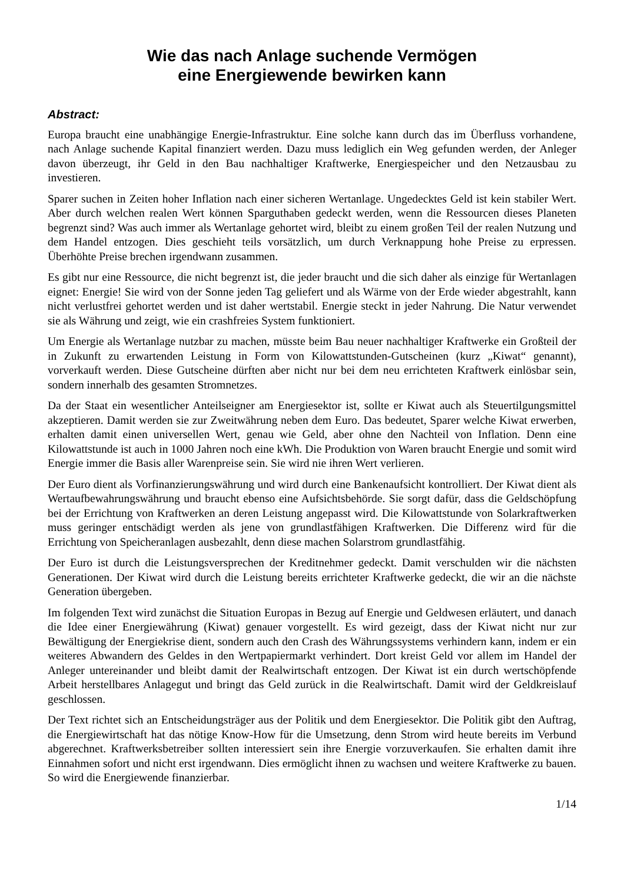Wie das nach Anlage suchende Vermögen
eine Energiewende bewirken kann
Abstract:
Europa braucht eine unabhängige Energie-Infrastruktur. Eine solche kann durch das im Überfluss vorhandene, nach Anlage suchende Kapital finanziert werden. Dazu muss lediglich ein Weg gefunden werden, der Anleger davon überzeugt, ihr Geld in den Bau nachhaltiger Kraftwerke, Energiespeicher und den Netzausbau zu investieren.
Sparer suchen in Zeiten hoher Inflation nach einer sicheren Wertanlage. Ungedecktes Geld ist kein stabiler Wert. Aber durch welchen realen Wert können Sparguthaben gedeckt werden, wenn die Ressourcen dieses Planeten begrenzt sind? Was auch immer als Wertanlage gehortet wird, bleibt zu einem großen Teil der realen Nutzung und dem Handel entzogen. Dies geschieht teils vorsätzlich, um durch Verknappung hohe Preise zu erpressen. Überhöhte Preise brechen irgendwann zusammen.
Es gibt nur eine Ressource, die nicht begrenzt ist, die jeder braucht und die sich daher als einzige für Wertanlagen eignet: Energie! Sie wird von der Sonne jeden Tag geliefert und als Wärme von der Erde wieder abgestrahlt, kann nicht verlustfrei gehortet werden und ist daher wertstabil. Energie steckt in jeder Nahrung. Die Natur verwendet sie als Währung und zeigt, wie ein crashfreies System funktioniert.
Um Energie als Wertanlage nutzbar zu machen, müsste beim Bau neuer nachhaltiger Kraftwerke ein Großteil der in Zukunft zu erwartenden Leistung in Form von Kilowattstunden-Gutscheinen (kurz „Kiwat“ genannt), vorverkauft werden. Diese Gutscheine dürften aber nicht nur bei dem neu errichteten Kraftwerk einlösbar sein, sondern innerhalb des gesamten Stromnetzes.
Da der Staat ein wesentlicher Anteilseigner am Energiesektor ist, sollte er Kiwat auch als Steuertilgungsmittel akzeptieren. Damit werden sie zur Zweitwährung neben dem Euro. Das bedeutet, Sparer welche Kiwat erwerben, erhalten damit einen universellen Wert, genau wie Geld, aber ohne den Nachteil von Inflation. Denn eine Kilowattstunde ist auch in 1000 Jahren noch eine kWh. Die Produktion von Waren braucht Energie und somit wird Energie immer die Basis aller Warenpreise sein. Sie wird nie ihren Wert verlieren.
Der Euro dient als Vorfinanzierungswährung und wird durch eine Bankenaufsicht kontrolliert. Der Kiwat dient als Wertaufbewahrungswährung und braucht ebenso eine Aufsichtsbehörde. Sie sorgt dafür, dass die Geldschöpfung bei der Errichtung von Kraftwerken an deren Leistung angepasst wird. Die Kilowattstunde von Solarkraftwerken muss geringer entschädigt werden als jene von grundlastfähigen Kraftwerken. Die Differenz wird für die Errichtung von Speicheranlagen ausbezahlt, denn diese machen Solarstrom grundlastfähig.
Der Euro ist durch die Leistungsversprechen der Kreditnehmer gedeckt. Damit verschulden wir die nächsten Generationen. Der Kiwat wird durch die Leistung bereits errichteter Kraftwerke gedeckt, die wir an die nächste Generation übergeben.
Im folgenden Text wird zunächst die Situation Europas in Bezug auf Energie und Geldwesen erläutert, und danach die Idee einer Energiewährung (Kiwat) genauer vorgestellt. Es wird gezeigt, dass der Kiwat nicht nur zur Bewältigung der Energiekrise dient, sondern auch den Crash des Währungssystems verhindern kann, indem er ein weiteres Abwandern des Geldes in den Wertpapiermarkt verhindert. Dort kreist Geld vor allem im Handel der Anleger untereinander und bleibt damit der Realwirtschaft entzogen. Der Kiwat ist ein durch wertschöpfende Arbeit herstellbares Anlagegut und bringt das Geld zurück in die Realwirtschaft. Damit wird der Geldkreislauf geschlossen.
Der Text richtet sich an Entscheidungsträger aus der Politik und dem Energiesektor. Die Politik gibt den Auftrag, die Energiewirtschaft hat das nötige Know-How für die Umsetzung, denn Strom wird heute bereits im Verbund abgerechnet. Kraftwerksbetreiber sollten interessiert sein ihre Energie vorzuverkaufen. Sie erhalten damit ihre Einnahmen sofort und nicht erst irgendwann. Dies ermöglicht ihnen zu wachsen und weitere Kraftwerke zu bauen. So wird die Energiewende finanzierbar.
1/14